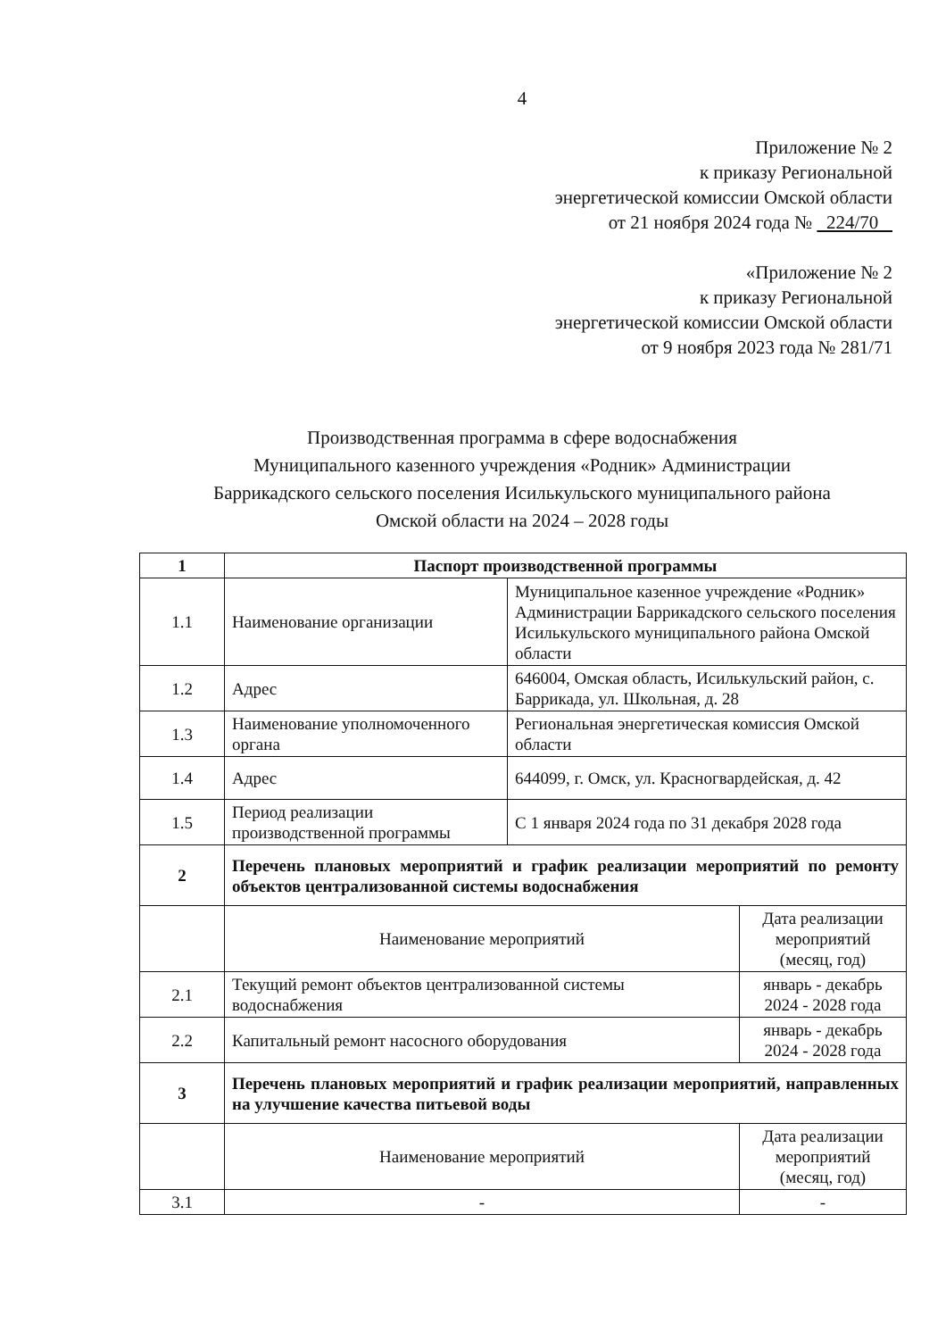4
Приложение № 2
к приказу Региональной
энергетической комиссии Омской области
от 21 ноября 2024 года № 224/70
«Приложение № 2
к приказу Региональной
энергетической комиссии Омской области
от 9 ноября 2023 года № 281/71
Производственная программа в сфере водоснабжения
Муниципального казенного учреждения «Родник» Администрации
Баррикадского сельского поселения Исилькульского муниципального района
Омской области на 2024 – 2028 годы
| 1 | Паспорт производственной программы | | |
| 1.1 | Наименование организации | Муниципальное казенное учреждение «Родник» Администрации Баррикадского сельского поселения Исилькульского муниципального района Омской области | |
| 1.2 | Адрес | 646004, Омская область, Исилькульский район, с. Баррикада, ул. Школьная, д. 28 | |
| 1.3 | Наименование уполномоченного органа | Региональная энергетическая комиссия Омской области | |
| 1.4 | Адрес | 644099, г. Омск, ул. Красногвардейская, д. 42 | |
| 1.5 | Период реализации производственной программы | С 1 января 2024 года по 31 декабря 2028 года | |
| 2 | Перечень плановых мероприятий и график реализации мероприятий по ремонту объектов централизованной системы водоснабжения | | |
| | Наименование мероприятий | | Дата реализации мероприятий (месяц, год) |
| 2.1 | Текущий ремонт объектов централизованной системы водоснабжения | | январь - декабрь 2024 - 2028 года |
| 2.2 | Капитальный ремонт насосного оборудования | | январь - декабрь 2024 - 2028 года |
| 3 | Перечень плановых мероприятий и график реализации мероприятий, направленных на улучшение качества питьевой воды | | |
| | Наименование мероприятий | | Дата реализации мероприятий (месяц, год) |
| 3.1 | - | | - |